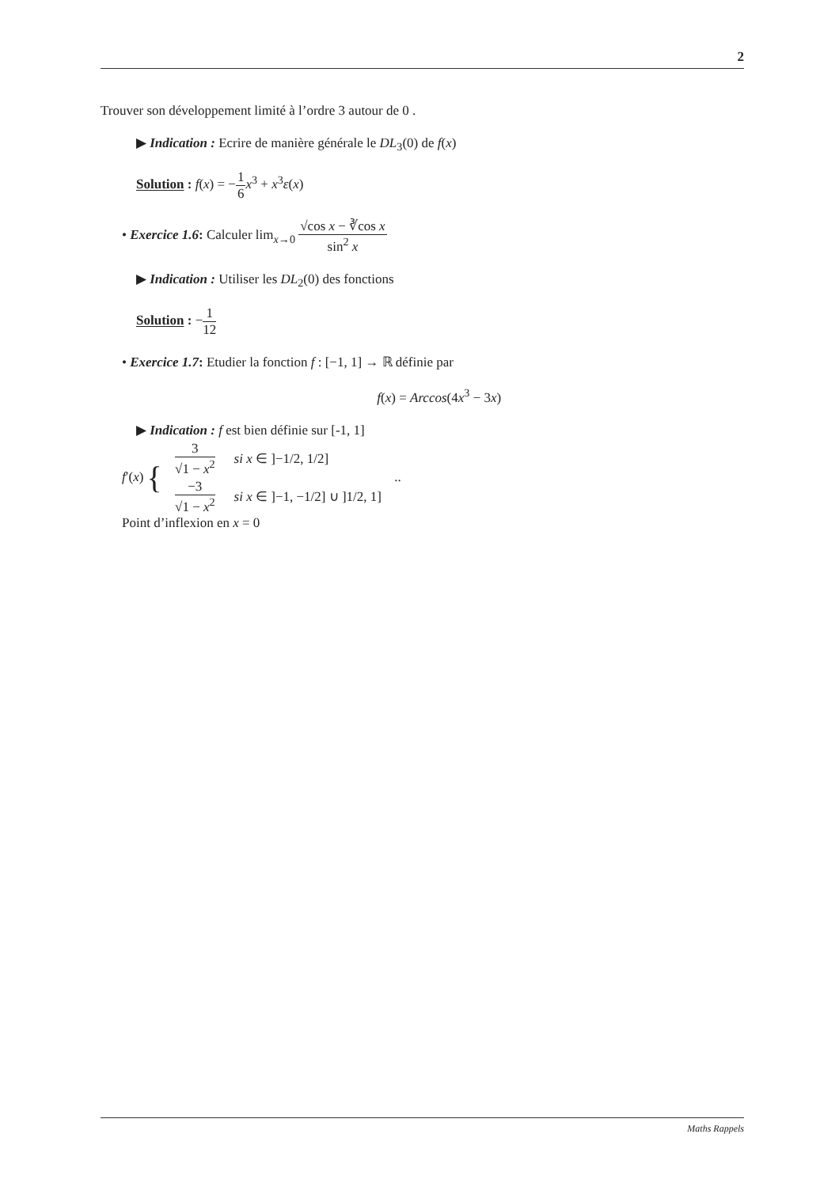2
Trouver son développement limité à l’ordre 3 autour de 0 .
▶ Indication : Ecrire de manière générale le DL<sub>3</sub>(0) de f(x)
Solution : f(x) = −1 6 x<sup>3</sup> + x<sup>3</sup>ε(x)
• Exercice 1.6: Calculer lim<sub>x→0</sub> √cos x − ∛cos x sin<sup>2</sup> x
▶ Indication : Utiliser les DL<sub>2</sub>(0) des fonctions
Solution : −1 12
• Exercice 1.7: Etudier la fonction f : [−1, 1] → ℝ définie par
f(x) = Arccos(4x<sup>3</sup> − 3x)
▶ Indication : f est bien définie sur [-1, 1]
f′(x) {
| 3 √1 − x<sup>2</sup> | si x ∈ ]−1/2, 1/2] |
| −3 √1 − x<sup>2</sup> | si x ∈ ]−1, −1/2] ∪ ]1/2, 1] |
..
Point d’inflexion en x = 0
Maths Rappels